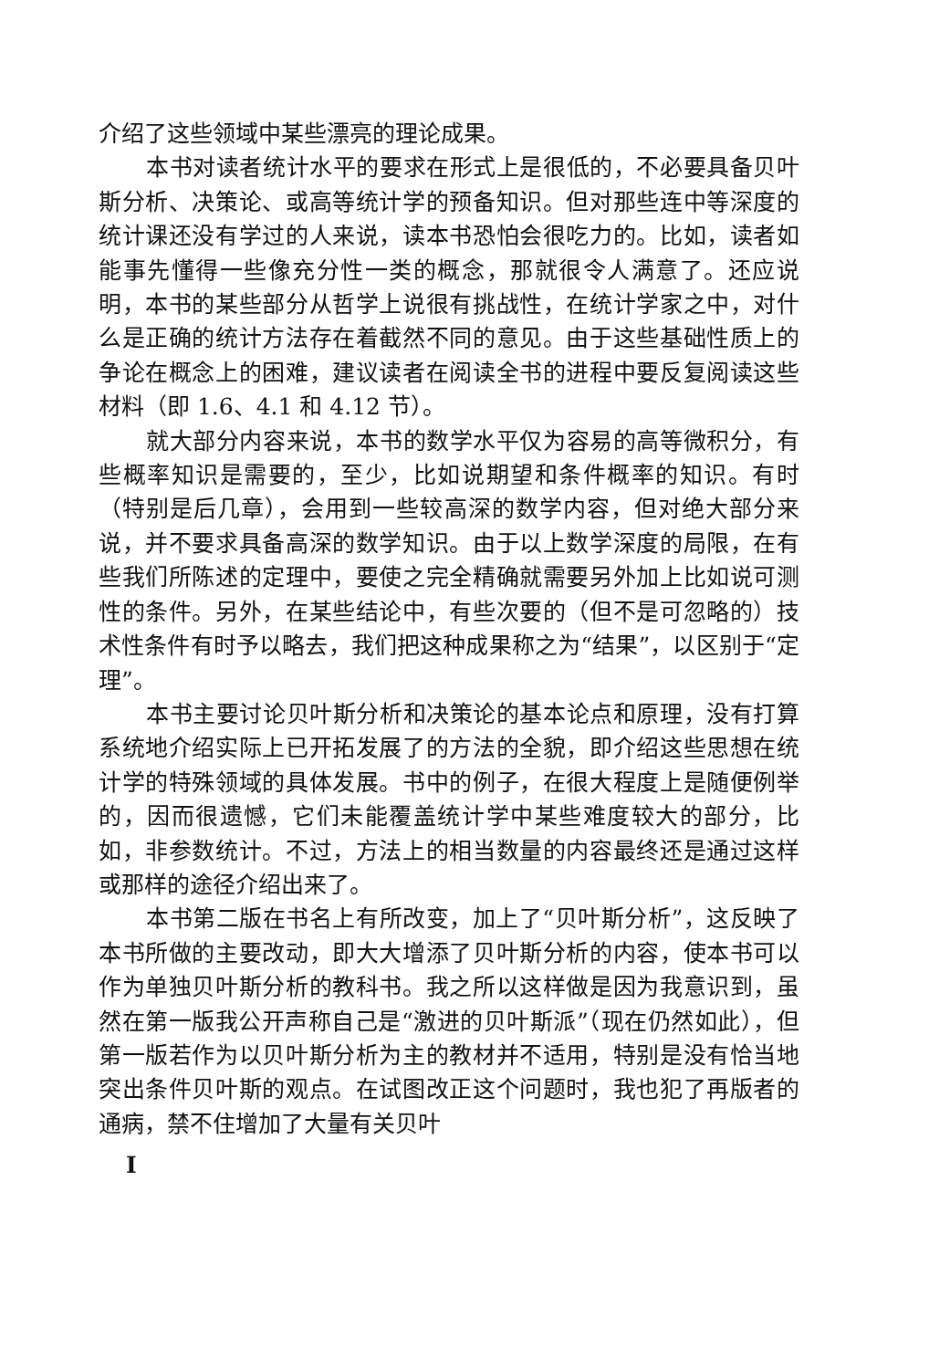介绍了这些领域中某些漂亮的理论成果。
本书对读者统计水平的要求在形式上是很低的，不必要具备贝叶斯分析、决策论、或高等统计学的预备知识。但对那些连中等深度的统计课还没有学过的人来说，读本书恐怕会很吃力的。比如，读者如能事先懂得一些像充分性一类的概念，那就很令人满意了。还应说明，本书的某些部分从哲学上说很有挑战性，在统计学家之中，对什么是正确的统计方法存在着截然不同的意见。由于这些基础性质上的争论在概念上的困难，建议读者在阅读全书的进程中要反复阅读这些材料（即 1.6、4.1 和 4.12 节）。
就大部分内容来说，本书的数学水平仅为容易的高等微积分，有些概率知识是需要的，至少，比如说期望和条件概率的知识。有时（特别是后几章），会用到一些较高深的数学内容，但对绝大部分来说，并不要求具备高深的数学知识。由于以上数学深度的局限，在有些我们所陈述的定理中，要使之完全精确就需要另外加上比如说可测性的条件。另外，在某些结论中，有些次要的（但不是可忽略的）技术性条件有时予以略去，我们把这种成果称之为“结果”，以区别于“定理”。
本书主要讨论贝叶斯分析和决策论的基本论点和原理，没有打算系统地介绍实际上已开拓发展了的方法的全貌，即介绍这些思想在统计学的特殊领域的具体发展。书中的例子，在很大程度上是随便例举的，因而很遗憾，它们未能覆盖统计学中某些难度较大的部分，比如，非参数统计。不过，方法上的相当数量的内容最终还是通过这样或那样的途径介绍出来了。
本书第二版在书名上有所改变，加上了“贝叶斯分析”，这反映了本书所做的主要改动，即大大增添了贝叶斯分析的内容，使本书可以作为单独贝叶斯分析的教科书。我之所以这样做是因为我意识到，虽然在第一版我公开声称自己是“激进的贝叶斯派”（现在仍然如此），但第一版若作为以贝叶斯分析为主的教材并不适用，特别是没有恰当地突出条件贝叶斯的观点。在试图改正这个问题时，我也犯了再版者的通病，禁不住增加了大量有关贝叶
I